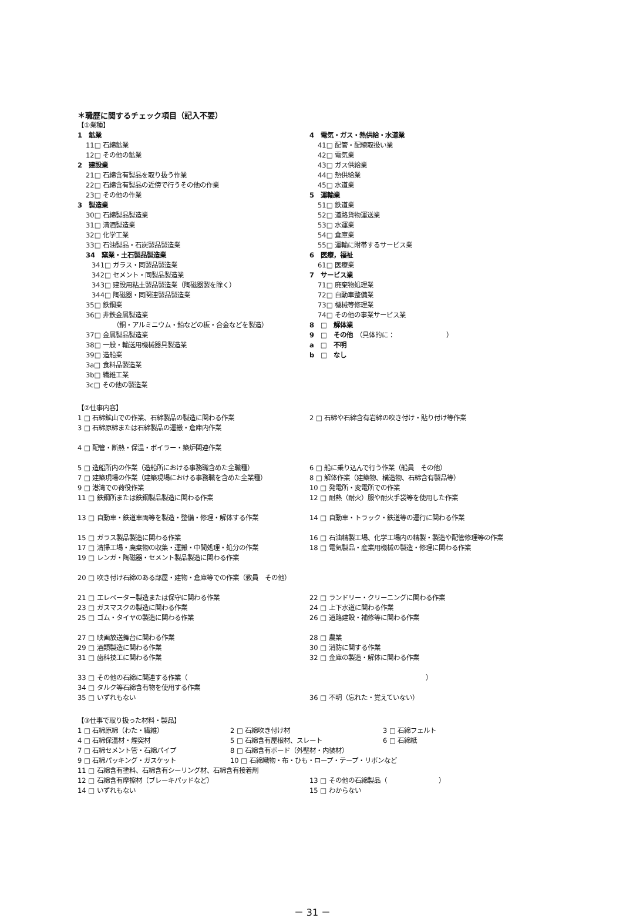＊職歴に関するチェック項目（記入不要）
【①業種】
1　鉱業
11□ 石綿鉱業
12□ その他の鉱業
2　建設業
21□ 石綿含有製品を取り扱う作業
22□ 石綿含有製品の近傍で行うその他の作業
23□ その他の作業
3　製造業
30□ 石綿製品製造業
31□ 清酒製造業
32□ 化学工業
33□ 石油製品・石炭製品製造業
34　窯業・土石製品製造業
341□ ガラス・同製品製造業
342□ セメント・同製品製造業
343□ 建設用粘土製品製造業（陶磁器製を除く）
344□ 陶磁器・同関連製品製造業
35□ 鉄鋼業
36□ 非鉄金属製造業
（銅・アルミニウム・鉛などの板・合金などを製造）
37□ 金属製品製造業
38□ 一般・輸送用機械器具製造業
39□ 造船業
3a□ 食料品製造業
3b□ 繊維工業
3c□ その他の製造業
4　電気・ガス・熱供給・水道業
41□ 配管・配線取扱い業
42□ 電気業
43□ ガス供給業
44□ 熱供給業
45□ 水道業
5　運輸業
51□ 鉄道業
52□ 道路貨物運送業
53□ 水運業
54□ 倉庫業
55□ 運輸に附帯するサービス業
6　医療，福祉
61□ 医療業
7　サービス業
71□ 廃棄物処理業
72□ 自動車整備業
73□ 機械等修理業
74□ その他の事業サービス業
8　□　解体業
9　□　その他　（具体的に：　　　　　　　　）
a　□　不明
b　□　なし
【②仕事内容】
1 □ 石綿鉱山での作業、石綿製品の製造に関わる作業
3 □ 石綿原綿または石綿製品の運搬・倉庫内作業
2 □ 石綿や石綿含有岩綿の吹き付け・貼り付け等作業
4 □ 配管・断熱・保温・ボイラー・築炉関連作業
5 □ 造船所内の作業（造船所における事務職含めた全職種）
7 □ 建築現場の作業（建築現場における事務職を含めた全業種）
9 □ 港湾での荷役作業
11 □ 鉄鋼所または鉄鋼製品製造に関わる作業
6 □ 船に乗り込んで行う作業（船員　その他）
8 □ 解体作業（建築物、構造物、石綿含有製品等）
10 □ 発電所・変電所での作業
12 □ 耐熱（耐火）服や耐火手袋等を使用した作業
13 □ 自動車・鉄道車両等を製造・整備・修理・解体する作業 14 □ 自動車・トラック・鉄道等の運行に関わる作業
15 □ ガラス製品製造に関わる作業
17 □ 清掃工場・廃棄物の収集・運搬・中間処理・処分の作業
19 □ レンガ・陶磁器・セメント製品製造に関わる作業
16 □ 石油精製工場、化学工場内の精製・製造や配管修理等の作業
18 □ 電気製品・産業用機械の製造・修理に関わる作業
20 □ 吹き付け石綿のある部屋・建物・倉庫等での作業（教員　その他）
21 □ エレベーター製造または保守に関わる作業
23 □ ガスマスクの製造に関わる作業
25 □ ゴム・タイヤの製造に関わる作業
22 □ ランドリー・クリーニングに関わる作業
24 □ 上下水道に関わる作業
26 □ 道路建設・補修等に関わる作業
27 □ 映画放送舞台に関わる作業
29 □ 酒類製造に関わる作業
31 □ 歯科技工に関わる作業
28 □ 農業
30 □ 消防に関する作業
32 □ 金庫の製造・解体に関わる作業
33 □ その他の石綿に関連する作業（
34 □ タルク等石綿含有物を使用する作業
35 □ いずれもない
　　　　　　　　　　　　　　　　　　）
36 □ 不明（忘れた・覚えていない）
【③仕事で取り扱った材料・製品】
1 □ 石綿原綿（わた・繊維） 2 □ 石綿吹き付け材 3 □ 石綿フェルト
4 □ 石綿保温材・煙突材 5 □ 石綿含有屋根材、スレート 6 □ 石綿紙
7 □ 石綿セメント管・石綿パイプ 8 □ 石綿含有ボード（外壁材・内装材）
9 □ 石綿パッキング・ガスケット 10 □ 石綿織物・布・ひも・ロープ・テープ・リボンなど
11 □ 石綿含有塗料、石綿含有シーリング材、石綿含有接着剤
12 □ 石綿含有摩擦材（ブレーキパッドなど）
14 □ いずれもない
13 □ その他の石綿製品（　　　　　　　　）
15 □ わからない
－ 31 －